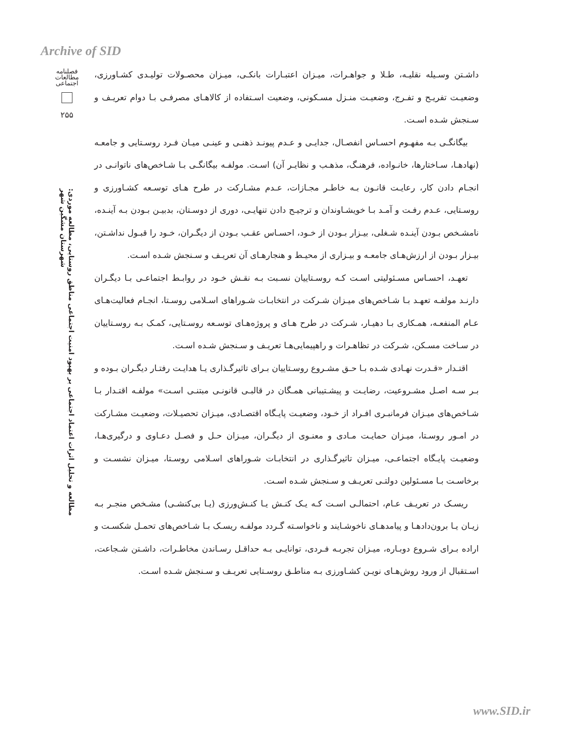Archive of SID
فصلنامه مطالعات اجتماعی
۲۵۵
مطالعه و تحلیل اثرات اعتماد اجتماعی بر بهبود امنیت اجتماعی مناطق روستایی، مطالعه موردی: شهرستان مشگین شهر
داشـتن وسـیله نقلیـه، طـلا و جواهـرات، میـزان اعتبـارات بانکـی، میـزان محصـولات تولیـدی کشـاورزی، وضعیـت تفریـح و تفـرج، وضعیـت منـزل مسـکونی، وضعیت اسـتفاده از کالاهـای مصرفـی بـا دوام تعریـف و سـنجش شـده اسـت.
بیگانگـی بـه مفهـوم احسـاس انفصـال، جدایـی و عـدم پیونـد ذهنـی و عینـی میـان فـرد روسـتایی و جامعـه (نهادهـا، سـاختارها، خانـواده، فرهنـگ، مذهـب و نظایـر آن) اسـت. مولفـه بیگانگـی بـا شـاخص‌های ناتوانـی در انجـام دادن کار، رعایـت قانـون بـه خاطـر مجـازات، عـدم مشـارکت در طرح هـای توسـعه کشـاورزی و روسـتایی، عـدم رفـت و آمـد بـا خویشـاوندان و ترجیـح دادن تنهایـی، دوری از دوسـتان، بدبیـن بـودن بـه آینـده، نامشـخص بـودن آینـده شـغلی، بیـزار بـودن از خـود، احسـاس عقـب بـودن از دیگـران، خـود را قبـول نداشـتن، بیـزار بـودن از ارزش‌هـای جامعـه و بیـزاری از محیـط و هنجارهـای آن تعریـف و سـنجش شـده اسـت.
تعهـد، احسـاس مسـئولیتی اسـت کـه روسـتاییان نسـبت بـه نقـش خـود در روابـط اجتماعـی بـا دیگـران دارنـد مولفـه تعهـد بـا شـاخص‌های میـزان شـرکت در انتخابـات شـوراهای اسـلامی روسـتا، انجـام فعالیت‌هـای عـام المنفعـه، همـکاری بـا دهیـار، شـرکت در طرح هـای و پروژه‌هـای توسـعه روسـتایی، کمـک بـه روسـتاییان در سـاخت مسـکن، شـرکت در تظاهـرات و راهپیمایی‌هـا تعریـف و سـنجش شـده اسـت.
اقتـدار «قـدرت نهـادی شـده بـا حـق مشـروع روسـتاییان بـرای تاثیرگـذاری یـا هدایـت رفتـار دیگـران بـوده و بـر سـه اصـل مشـروعیت، رضایـت و پیشـتیبانی همـگان در قالبـی قانونـی مبتنـی اسـت» مولفـه اقتـدار بـا شـاخص‌های میـزان فرمانبـری افـراد از خـود، وضعیـت پایـگاه اقتصـادی، میـزان تحصیـلات، وضعیـت مشـارکت در امـور روسـتا، میـزان حمایـت مـادی و معنـوی از دیگـران، میـزان حـل و فصـل دعـاوی و درگیری‌هـا، وضعیـت پایـگاه اجتماعـی، میـزان تاثیرگـذاری در انتخابـات شـوراهای اسـلامی روسـتا، میـزان نشسـت و برخاسـت بـا مسـئولین دولتـی تعریـف و سـنجش شـده اسـت.
ریسـک در تعریـف عـام، احتمالـی اسـت کـه یـک کنـش یـا کنـش‌ورزی (یـا بی‌کنشـی) مشـخص منجـر بـه زیـان یـا برون‌دادهـا و پیامدهـای ناخوشـایند و ناخواسـته گـردد مولفـه ریسـک بـا شـاخص‌های تحمـل شکسـت و اراده بـرای شـروع دوبـاره، میـزان تجربـه فـردی، توانایـی بـه حداقـل رسـاندن مخاطـرات، داشـتن شـجاعت، اسـتقبال از ورود روش‌هـای نویـن کشـاورزی بـه مناطـق روسـتایی تعریـف و سـنجش شـده اسـت.
www.SID.ir